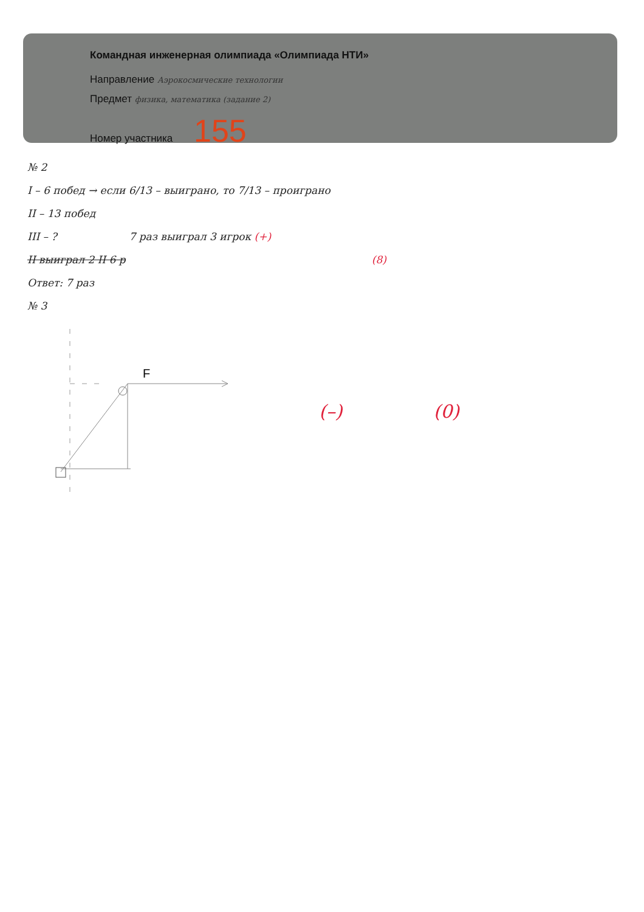Командная инженерная олимпиада «Олимпиада НТИ»
Направление Аэрокосмические технологии
Предмет физика, математика (задание 2)
Номер участника 155
№ 2
I – 6 побед → если 6/13 – выиграно, то 7/13 – проиграно
II – 13 побед
III – ? 7 раз выиграл 3 игрок (+)
II выиграл 2 II 6 р (8)
Ответ: 7 раз
№ 3
F
(–) (0)